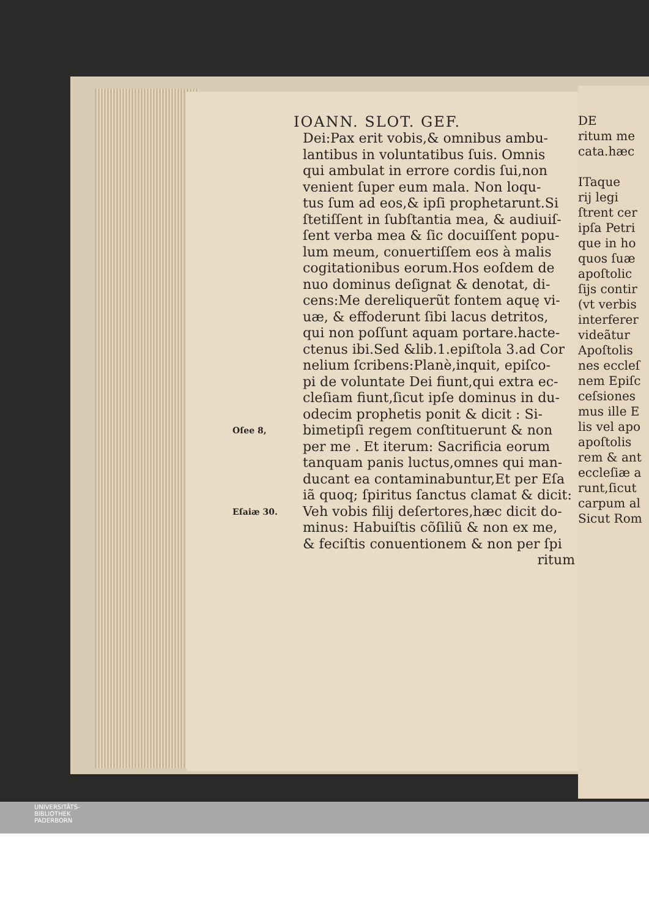IOANN. SLOT. GEF.
Dei:Pax erit vobis,& omnibus ambu-
lantibus in voluntatibus ſuis. Omnis
qui ambulat in errore cordis ſui,non
venient ſuper eum mala. Non loqu-
tus ſum ad eos,& ipſi prophetarunt.Si
ſtetiſſent in ſubſtantia mea, & audiuiſ-
ſent verba mea & ſic docuiſſent popu-
lum meum, conuertiſſem eos à malis
cogitationibus eorum.Hos eoſdem de
nuo dominus deſignat & denotat, di-
cens:Me dereliquerũt fontem aquę vi-
uæ, & effoderunt ſibi lacus detritos,
qui non poſſunt aquam portare.hacte-
ctenus ibi.Sed &lib.1.epiſtola 3.ad Cor
nelium ſcribens:Planè,inquit, epiſco-
pi de voluntate Dei fiunt,qui extra ec-
cleſiam fiunt,ſicut ipſe dominus in du-
odecim prophetis ponit & dicit : Si-
Oſee 8, bimetipſi regem conſtituerunt & non
per me . Et iterum: Sacrificia eorum
tanquam panis luctus,omnes qui man-
ducant ea contaminabuntur,Et per Eſa
iã quoq; ſpiritus ſanctus clamat & dicit:
Eſaiæ 30. Veh vobis filij deſertores,hæc dicit do-
minus: Habuiſtis cõſiliũ & non ex me,
& feciſtis conuentionem & non per ſpi
ritum
DE
ritum me
cata.hæc
ITaque
rij legi
ſtrent cer
ipſa Petri
que in ho
quos ſuæ
apoſtolic
ſijs contir
(vt verbis
interferer
videãtur
Apoſtolis
nes eccleſ
nem Epiſc
ceſsiones
mus ille E
lis vel apo
apoſtolis
rem & ant
eccleſiæ a
runt,ſicut
carpum al
Sicut Rom
UNIVERSITÄTS-
BIBLIOTHEK
PADERBORN